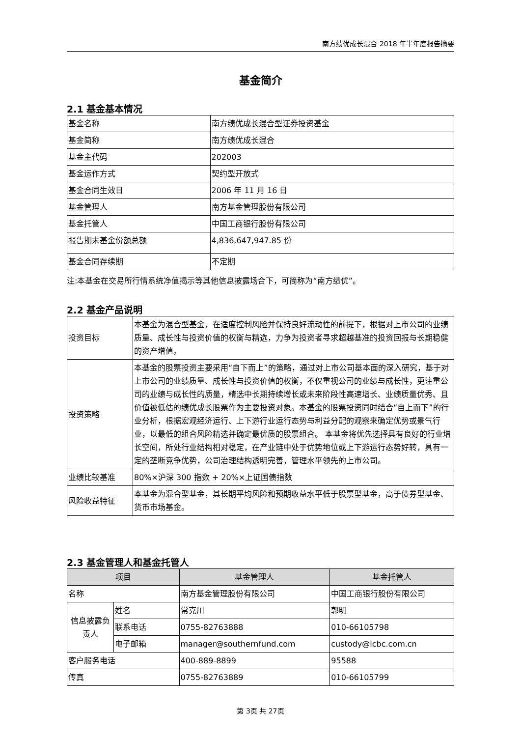南方绩优成长混合 2018 年半年度报告摘要
基金简介
2.1 基金基本情况
| 基金名称 | 南方绩优成长混合型证券投资基金 |
| 基金简称 | 南方绩优成长混合 |
| 基金主代码 | 202003 |
| 基金运作方式 | 契约型开放式 |
| 基金合同生效日 | 2006 年 11 月 16 日 |
| 基金管理人 | 南方基金管理股份有限公司 |
| 基金托管人 | 中国工商银行股份有限公司 |
| 报告期末基金份额总额 | 4,836,647,947.85 份 |
| 基金合同存续期 | 不定期 |
注:本基金在交易所行情系统净值揭示等其他信息披露场合下，可简称为“南方绩优”。
2.2 基金产品说明
| 投资目标 | 本基金为混合型基金，在适度控制风险并保持良好流动性的前提下，根据对上市公司的业绩质量、成长性与投资价值的权衡与精选，力争为投资者寻求超越基准的投资回报与长期稳健的资产增值。 |
| 投资策略 | 本基金的股票投资主要采用“自下而上”的策略，通过对上市公司基本面的深入研究，基于对上市公司的业绩质量、成长性与投资价值的权衡，不仅重视公司的业绩与成长性，更注重公司的业绩与成长性的质量，精选中长期持续增长或未来阶段性高速增长、业绩质量优秀、且价值被低估的绩优成长股票作为主要投资对象。本基金的股票投资同时结合“自上而下”的行业分析，根据宏观经济运行、上下游行业运行态势与利益分配的观察来确定优势或景气行业，以最低的组合风险精选并确定最优质的股票组合。 本基金将优先选择具有良好的行业增长空间，所处行业结构相对稳定，在产业链中处于优势地位或上下游运行态势好转，具有一定的垄断竞争优势，公司治理结构透明完善，管理水平领先的上市公司。 |
| 业绩比较基准 | 80%×沪深 300 指数 + 20%×上证国债指数 |
| 风险收益特征 | 本基金为混合型基金，其长期平均风险和预期收益水平低于股票型基金，高于债券型基金、货币市场基金。 |
2.3 基金管理人和基金托管人
| 项目 | | 基金管理人 | 基金托管人 |
| --- | --- | --- | --- |
| 名称 | | 南方基金管理股份有限公司 | 中国工商银行股份有限公司 |
| 信息披露负责人 | 姓名 | 常克川 | 郭明 |
| | 联系电话 | 0755-82763888 | 010-66105798 |
| | 电子邮箱 | manager@southernfund.com | custody@icbc.com.cn |
| 客户服务电话 | | 400-889-8899 | 95588 |
| 传真 | | 0755-82763889 | 010-66105799 |
第 3页 共 27页